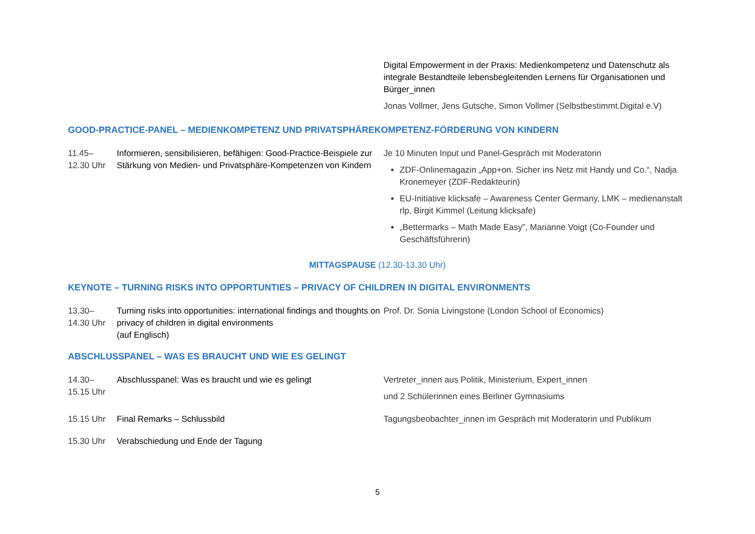Digital Empowerment in der Praxis: Medienkompetenz und Datenschutz als integrale Bestandteile lebensbegleitenden Lernens für Organisationen und Bürger_innen
Jonas Vollmer, Jens Gutsche, Simon Vollmer (Selbstbestimmt.Digital e.V)
GOOD-PRACTICE-PANEL – MEDIENKOMPETENZ UND PRIVATSPHÄREKOMPETENZ-FÖRDERUNG VON KINDERN
11.45–
12.30 Uhr
Informieren, sensibilisieren, befähigen: Good-Practice-Beispiele zur Stärkung von Medien- und Privatsphäre-Kompetenzen von Kindern
Je 10 Minuten Input und Panel-Gespräch mit Moderatorin
ZDF-Onlinemagazin „App+on. Sicher ins Netz mit Handy und Co.“, Nadja Kronemeyer (ZDF-Redakteurin)
EU-Initiative klicksafe – Awareness Center Germany, LMK – medienanstalt rlp, Birgit Kimmel (Leitung klicksafe)
„Bettermarks – Math Made Easy”, Marianne Voigt (Co-Founder und Geschäftsführerin)
MITTAGSPAUSE (12.30-13.30 Uhr)
KEYNOTE – TURNING RISKS INTO OPPORTUNTIES – PRIVACY OF CHILDREN IN DIGITAL ENVIRONMENTS
13.30–
14.30 Uhr
Turning risks into opportunities: international findings and thoughts on privacy of children in digital environments
(auf Englisch)
Prof. Dr. Sonia Livingstone (London School of Economics)
ABSCHLUSSPANEL – WAS ES BRAUCHT UND WIE ES GELINGT
14.30–
15.15 Uhr
Abschlusspanel: Was es braucht und wie es gelingt Vertreter_innen aus Politik, Ministerium, Expert_innen
und 2 Schülerinnen eines Berliner Gymnasiums
15.15 Uhr Final Remarks – Schlussbild Tagungsbeobachter_innen im Gespräch mit Moderatorin und Publikum
15.30 Uhr Verabschiedung und Ende der Tagung
5